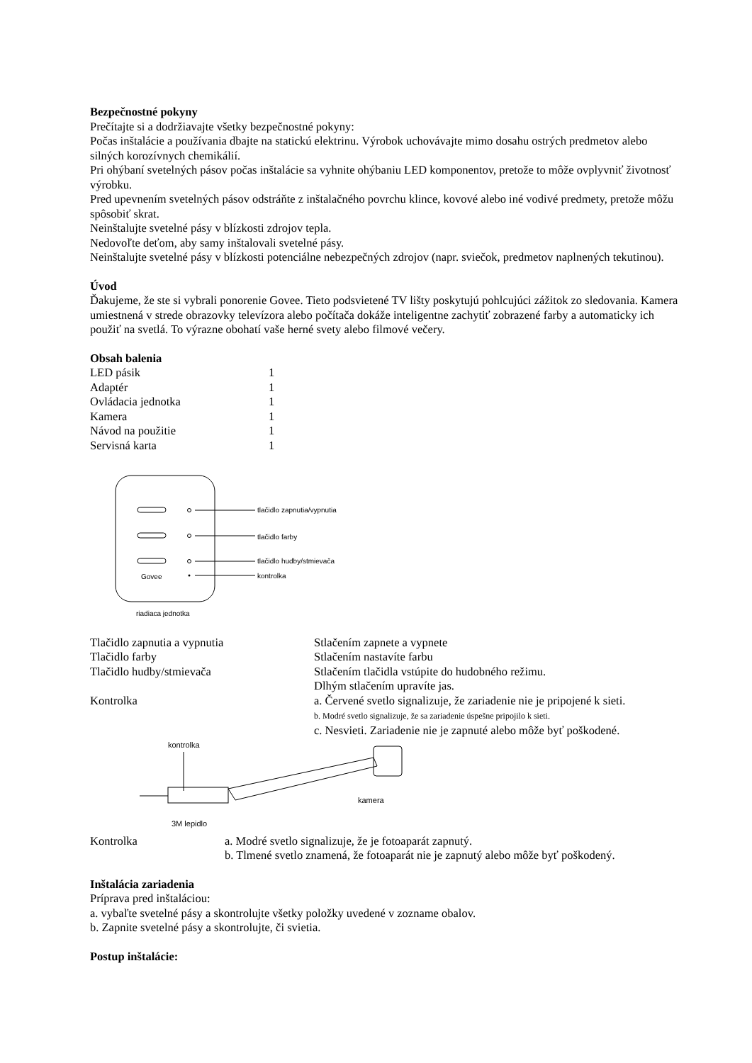Bezpečnostné pokyny
Prečítajte si a dodržiavajte všetky bezpečnostné pokyny:
Počas inštalácie a používania dbajte na statickú elektrinu. Výrobok uchovávajte mimo dosahu ostrých predmetov alebo silných korozívnych chemikálií.
Pri ohýbaní svetelných pásov počas inštalácie sa vyhnite ohýbaniu LED komponentov, pretože to môže ovplyvniť životnosť výrobku.
Pred upevnením svetelných pásov odstráňte z inštalačného povrchu klince, kovové alebo iné vodivé predmety, pretože môžu spôsobiť skrat.
Neinštalujte svetelné pásy v blízkosti zdrojov tepla.
Nedovoľte deťom, aby samy inštalovali svetelné pásy.
Neinštalujte svetelné pásy v blízkosti potenciálne nebezpečných zdrojov (napr. sviečok, predmetov naplnených tekutinou).
Úvod
Ďakujeme, že ste si vybrali ponorenie Govee. Tieto podsvietené TV lišty poskytujú pohlcujúci zážitok zo sledovania. Kamera umiestnená v strede obrazovky televízora alebo počítača dokáže inteligentne zachytiť zobrazené farby a automaticky ich použiť na svetlá. To výrazne obohatí vaše herné svety alebo filmové večery.
Obsah balenia
| LED pásik | 1 |
| Adaptér | 1 |
| Ovládacia jednotka | 1 |
| Kamera | 1 |
| Návod na použitie | 1 |
| Servisná karta | 1 |
Govee
tlačidlo zapnutia/vypnutia
tlačidlo farby
tlačidlo hudby/stmievača
kontrolka
riadiaca jednotka
| Tlačidlo zapnutia a vypnutia | Stlačením zapnete a vypnete |
| Tlačidlo farby | Stlačením nastavíte farbu |
| Tlačidlo hudby/stmievača | Stlačením tlačidla vstúpite do hudobného režimu. Dlhým stlačením upravíte jas. |
| Kontrolka | a. Červené svetlo signalizuje, že zariadenie nie je pripojené k sieti. b. Modré svetlo signalizuje, že sa zariadenie úspešne pripojilo k sieti. c. Nesvieti. Zariadenie nie je zapnuté alebo môže byť poškodené. |
kontrolka
kamera
3M lepidlo
| Kontrolka | a. Modré svetlo signalizuje, že je fotoaparát zapnutý. b. Tlmené svetlo znamená, že fotoaparát nie je zapnutý alebo môže byť poškodený. |
Inštalácia zariadenia
Príprava pred inštaláciou:
a. vybaľte svetelné pásy a skontrolujte všetky položky uvedené v zozname obalov.
b. Zapnite svetelné pásy a skontrolujte, či svietia.
Postup inštalácie: